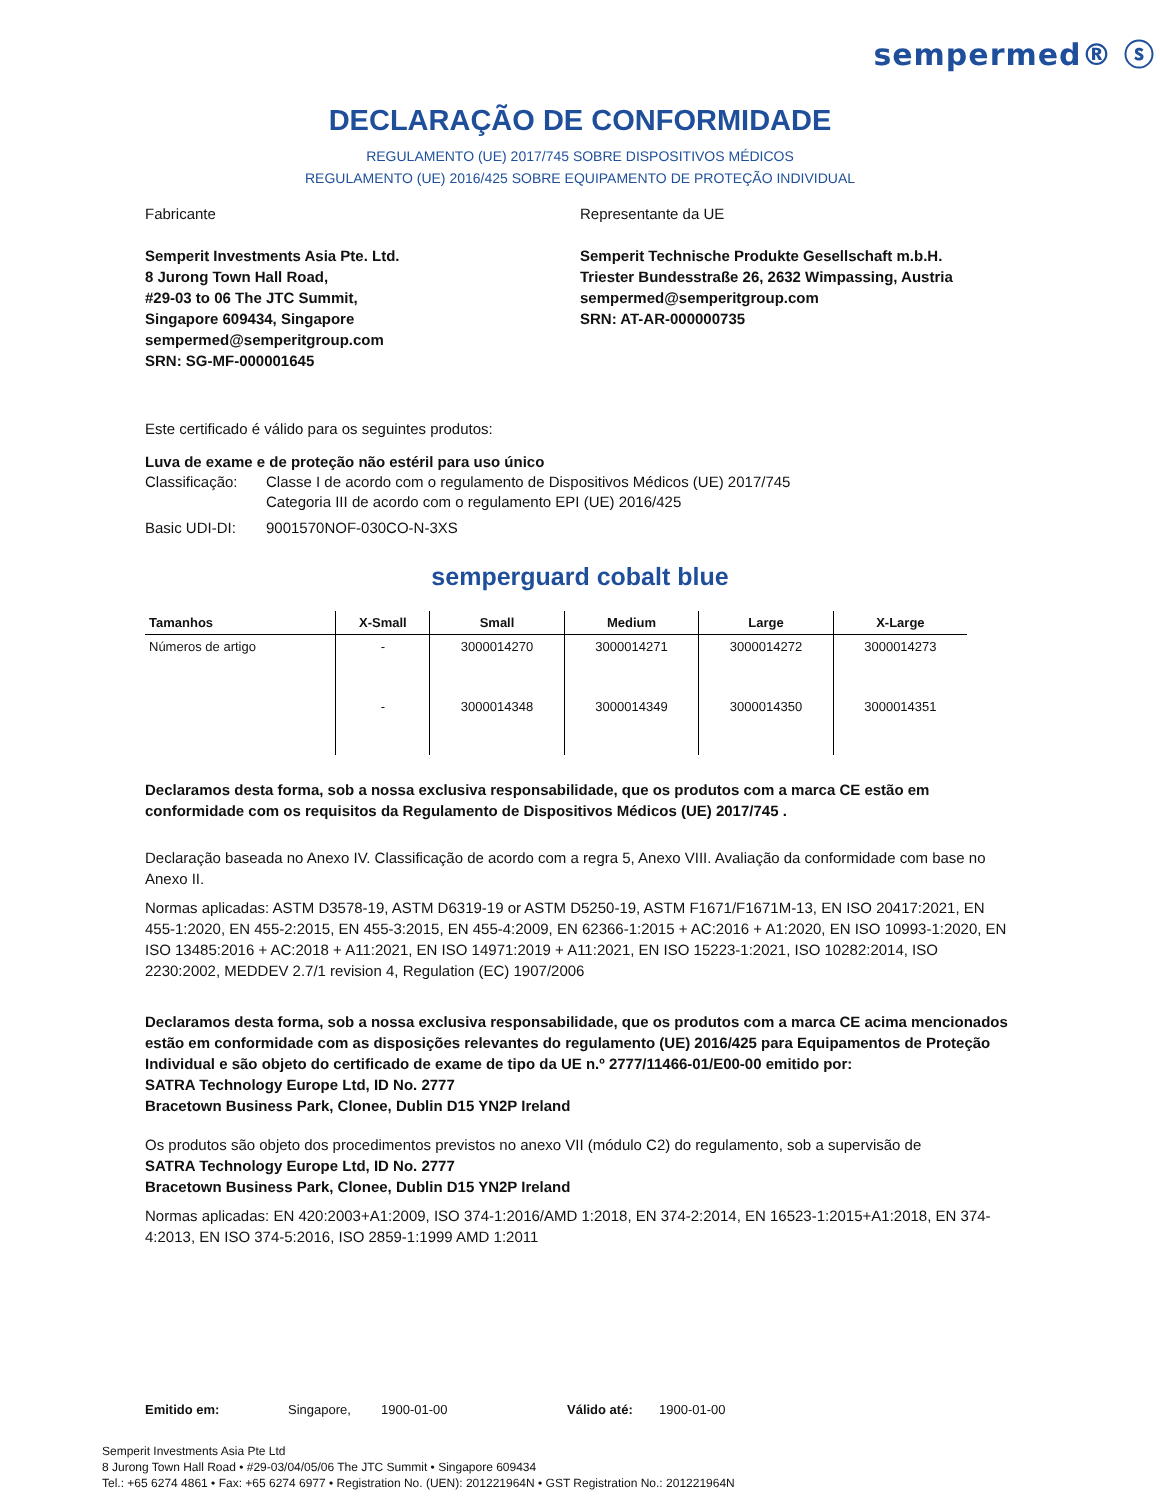sempermed® ⓢ
DECLARAÇÃO DE CONFORMIDADE
REGULAMENTO (UE) 2017/745 SOBRE DISPOSITIVOS MÉDICOS
REGULAMENTO (UE) 2016/425 SOBRE EQUIPAMENTO DE PROTEÇÃO INDIVIDUAL
Fabricante
Semperit Investments Asia Pte. Ltd.
8 Jurong Town Hall Road,
#29-03 to 06 The JTC Summit,
Singapore 609434, Singapore
sempermed@semperitgroup.com
SRN: SG-MF-000001645
Representante da UE
Semperit Technische Produkte Gesellschaft m.b.H.
Triester Bundesstraße 26, 2632 Wimpassing, Austria
sempermed@semperitgroup.com
SRN: AT-AR-000000735
Este certificado é válido para os seguintes produtos:
Luva de exame e de proteção não estéril para uso único
Classificação: Classe I de acordo com o regulamento de Dispositivos Médicos (UE) 2017/745
Categoria III de acordo com o regulamento EPI (UE) 2016/425
Basic UDI-DI: 9001570NOF-030CO-N-3XS
semperguard cobalt blue
| Tamanhos | X-Small | Small | Medium | Large | X-Large |
| --- | --- | --- | --- | --- | --- |
| Números de artigo | - | 3000014270 | 3000014271 | 3000014272 | 3000014273 |
| | - | 3000014348 | 3000014349 | 3000014350 | 3000014351 |
Declaramos desta forma, sob a nossa exclusiva responsabilidade, que os produtos com a marca CE estão em conformidade com os requisitos da Regulamento de Dispositivos Médicos (UE) 2017/745 .
Declaração baseada no Anexo IV. Classificação de acordo com a regra 5, Anexo VIII. Avaliação da conformidade com base no Anexo II.
Normas aplicadas: ASTM D3578-19, ASTM D6319-19 or ASTM D5250-19, ASTM F1671/F1671M-13, EN ISO 20417:2021, EN 455-1:2020, EN 455-2:2015, EN 455-3:2015, EN 455-4:2009, EN 62366-1:2015 + AC:2016 + A1:2020, EN ISO 10993-1:2020, EN ISO 13485:2016 + AC:2018 + A11:2021, EN ISO 14971:2019 + A11:2021, EN ISO 15223-1:2021, ISO 10282:2014, ISO 2230:2002, MEDDEV 2.7/1 revision 4, Regulation (EC) 1907/2006
Declaramos desta forma, sob a nossa exclusiva responsabilidade, que os produtos com a marca CE acima mencionados estão em conformidade com as disposições relevantes do regulamento (UE) 2016/425 para Equipamentos de Proteção Individual e são objeto do certificado de exame de tipo da UE n.º 2777/11466-01/E00-00 emitido por:
SATRA Technology Europe Ltd, ID No. 2777
Bracetown Business Park, Clonee, Dublin D15 YN2P Ireland
Os produtos são objeto dos procedimentos previstos no anexo VII (módulo C2) do regulamento, sob a supervisão de
SATRA Technology Europe Ltd, ID No. 2777
Bracetown Business Park, Clonee, Dublin D15 YN2P Ireland
Normas aplicadas: EN 420:2003+A1:2009, ISO 374-1:2016/AMD 1:2018, EN 374-2:2014, EN 16523-1:2015+A1:2018, EN 374-4:2013, EN ISO 374-5:2016, ISO 2859-1:1999 AMD 1:2011
Emitido em: Singapore, 1900-01-00 Válido até: 1900-01-00
Semperit Investments Asia Pte Ltd
8 Jurong Town Hall Road • #29-03/04/05/06 The JTC Summit • Singapore 609434
Tel.: +65 6274 4861 • Fax: +65 6274 6977 • Registration No. (UEN): 201221964N • GST Registration No.: 201221964N